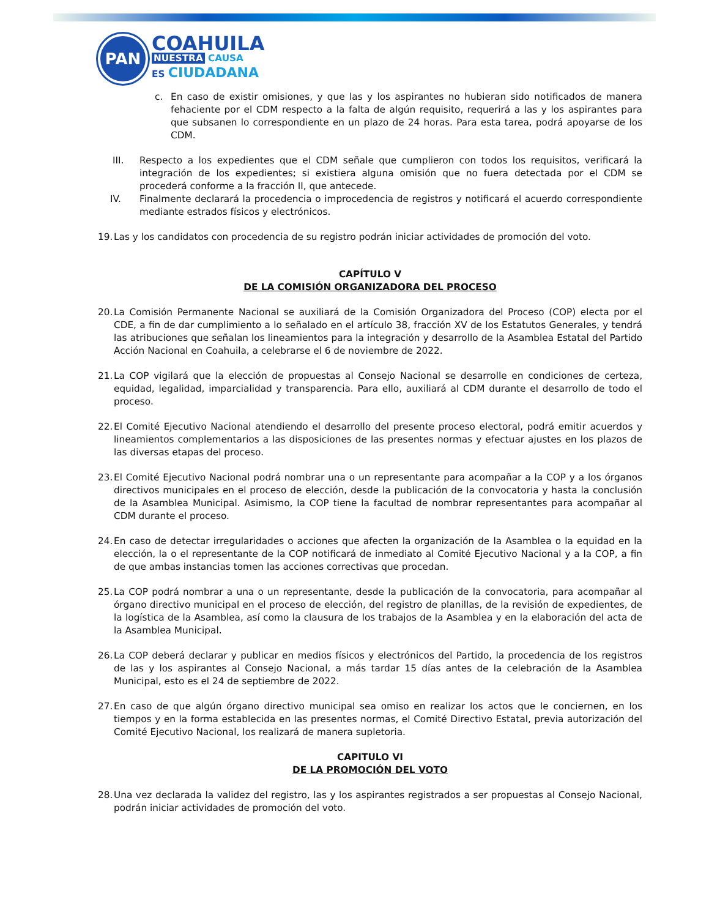PAN
COAHUILA
NUESTRA CAUSA
ES CIUDADANA
c. En caso de existir omisiones, y que las y los aspirantes no hubieran sido notificados de manera fehaciente por el CDM respecto a la falta de algún requisito, requerirá a las y los aspirantes para que subsanen lo correspondiente en un plazo de 24 horas. Para esta tarea, podrá apoyarse de los CDM.
III. Respecto a los expedientes que el CDM señale que cumplieron con todos los requisitos, verificará la integración de los expedientes; si existiera alguna omisión que no fuera detectada por el CDM se procederá conforme a la fracción II, que antecede.
IV. Finalmente declarará la procedencia o improcedencia de registros y notificará el acuerdo correspondiente mediante estrados físicos y electrónicos.
19. Las y los candidatos con procedencia de su registro podrán iniciar actividades de promoción del voto.
CAPÍTULO V
DE LA COMISIÓN ORGANIZADORA DEL PROCESO
20. La Comisión Permanente Nacional se auxiliará de la Comisión Organizadora del Proceso (COP) electa por el CDE, a fin de dar cumplimiento a lo señalado en el artículo 38, fracción XV de los Estatutos Generales, y tendrá las atribuciones que señalan los lineamientos para la integración y desarrollo de la Asamblea Estatal del Partido Acción Nacional en Coahuila, a celebrarse el 6 de noviembre de 2022.
21. La COP vigilará que la elección de propuestas al Consejo Nacional se desarrolle en condiciones de certeza, equidad, legalidad, imparcialidad y transparencia. Para ello, auxiliará al CDM durante el desarrollo de todo el proceso.
22. El Comité Ejecutivo Nacional atendiendo el desarrollo del presente proceso electoral, podrá emitir acuerdos y lineamientos complementarios a las disposiciones de las presentes normas y efectuar ajustes en los plazos de las diversas etapas del proceso.
23. El Comité Ejecutivo Nacional podrá nombrar una o un representante para acompañar a la COP y a los órganos directivos municipales en el proceso de elección, desde la publicación de la convocatoria y hasta la conclusión de la Asamblea Municipal. Asimismo, la COP tiene la facultad de nombrar representantes para acompañar al CDM durante el proceso.
24. En caso de detectar irregularidades o acciones que afecten la organización de la Asamblea o la equidad en la elección, la o el representante de la COP notificará de inmediato al Comité Ejecutivo Nacional y a la COP, a fin de que ambas instancias tomen las acciones correctivas que procedan.
25. La COP podrá nombrar a una o un representante, desde la publicación de la convocatoria, para acompañar al órgano directivo municipal en el proceso de elección, del registro de planillas, de la revisión de expedientes, de la logística de la Asamblea, así como la clausura de los trabajos de la Asamblea y en la elaboración del acta de la Asamblea Municipal.
26. La COP deberá declarar y publicar en medios físicos y electrónicos del Partido, la procedencia de los registros de las y los aspirantes al Consejo Nacional, a más tardar 15 días antes de la celebración de la Asamblea Municipal, esto es el 24 de septiembre de 2022.
27. En caso de que algún órgano directivo municipal sea omiso en realizar los actos que le conciernen, en los tiempos y en la forma establecida en las presentes normas, el Comité Directivo Estatal, previa autorización del Comité Ejecutivo Nacional, los realizará de manera supletoria.
CAPITULO VI
DE LA PROMOCIÓN DEL VOTO
28. Una vez declarada la validez del registro, las y los aspirantes registrados a ser propuestas al Consejo Nacional, podrán iniciar actividades de promoción del voto.